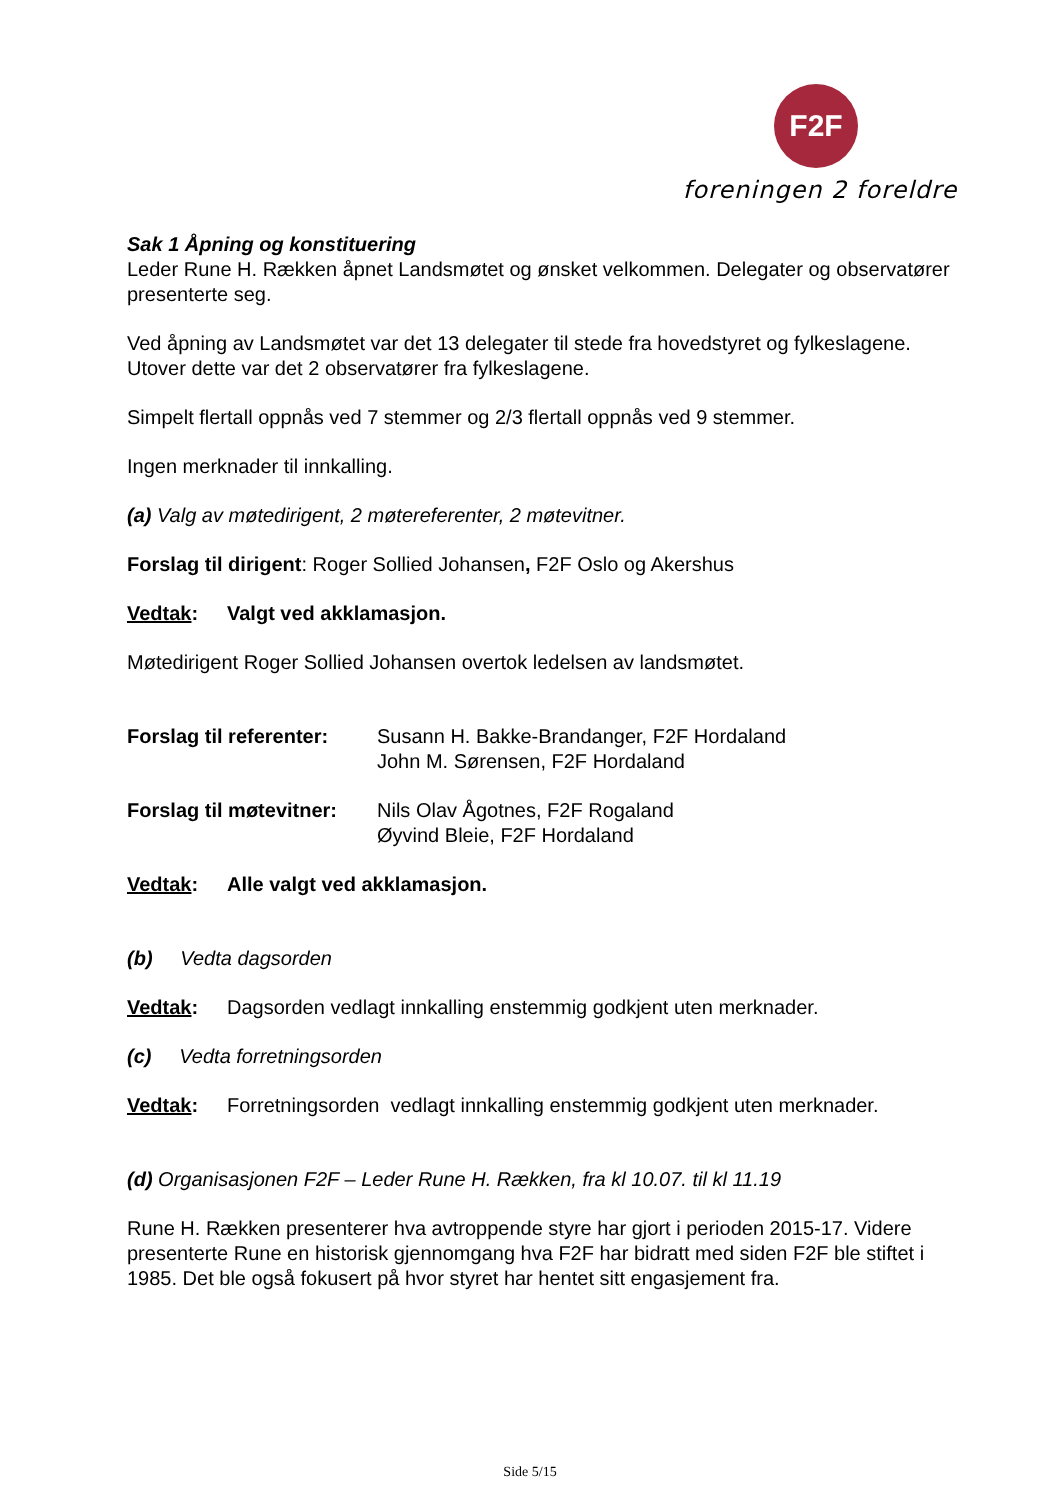F2F
foreningen 2 foreldre
Sak 1 Åpning og konstituering
Leder Rune H. Rækken åpnet Landsmøtet og ønsket velkommen. Delegater og observatører presenterte seg.
Ved åpning av Landsmøtet var det 13 delegater til stede fra hovedstyret og fylkeslagene. Utover dette var det 2 observatører fra fylkeslagene.
Simpelt flertall oppnås ved 7 stemmer og 2/3 flertall oppnås ved 9 stemmer.
Ingen merknader til innkalling.
(a) Valg av møtedirigent, 2 møtereferenter, 2 møtevitner.
Forslag til dirigent: Roger Sollied Johansen, F2F Oslo og Akershus
Vedtak: Valgt ved akklamasjon.
Møtedirigent Roger Sollied Johansen overtok ledelsen av landsmøtet.
Forslag til referenter: Susann H. Bakke-Brandanger, F2F Hordaland
John M. Sørensen, F2F Hordaland
Forslag til møtevitner: Nils Olav Ågotnes, F2F Rogaland
Øyvind Bleie, F2F Hordaland
Vedtak: Alle valgt ved akklamasjon.
(b) Vedta dagsorden
Vedtak: Dagsorden vedlagt innkalling enstemmig godkjent uten merknader.
(c) Vedta forretningsorden
Vedtak: Forretningsorden vedlagt innkalling enstemmig godkjent uten merknader.
(d) Organisasjonen F2F – Leder Rune H. Rækken, fra kl 10.07. til kl 11.19
Rune H. Rækken presenterer hva avtroppende styre har gjort i perioden 2015-17. Videre presenterte Rune en historisk gjennomgang hva F2F har bidratt med siden F2F ble stiftet i 1985. Det ble også fokusert på hvor styret har hentet sitt engasjement fra.
Side 5/15